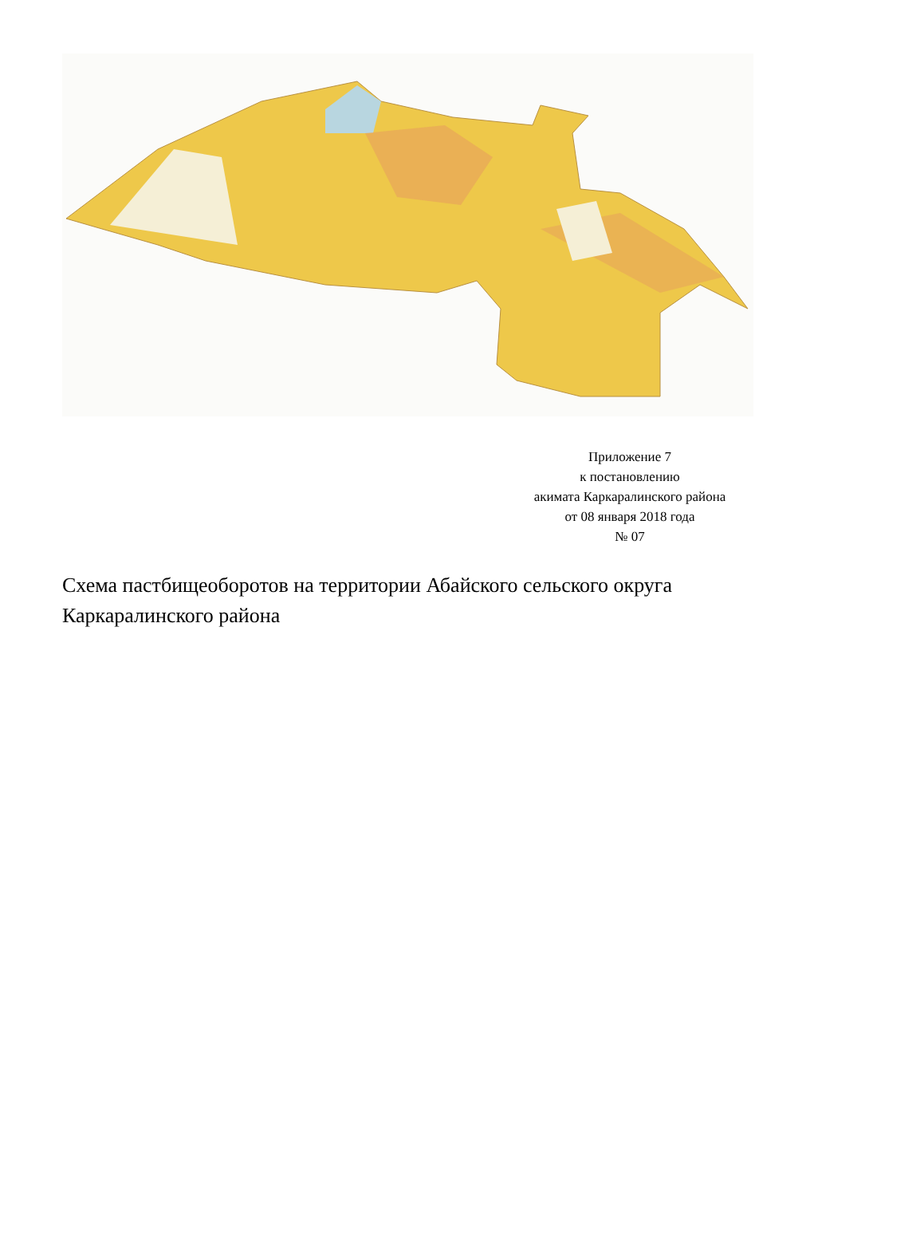Приложение 7
к постановлению
акимата Каркаралинского района
от 08 января 2018 года
№ 07
Схема пастбищеоборотов на территории Абайского сельского округа Каркаралинского района